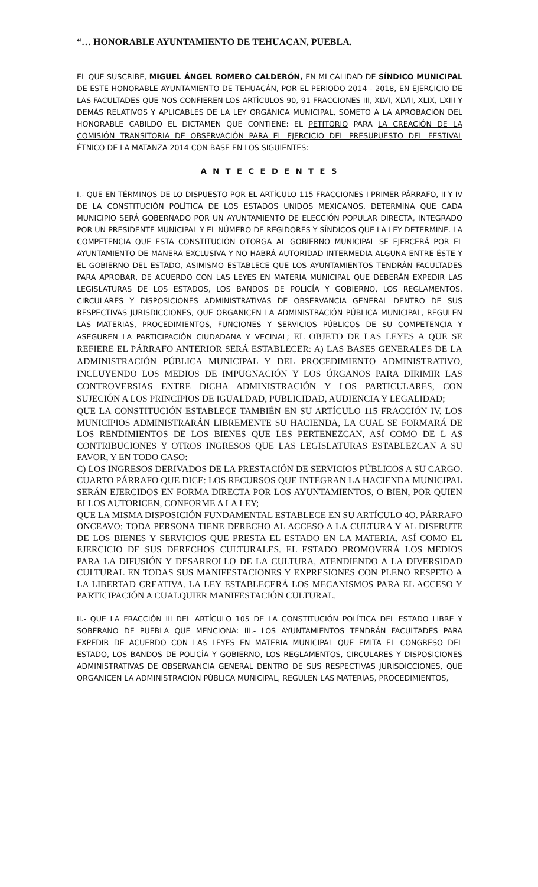“… HONORABLE AYUNTAMIENTO DE TEHUACAN, PUEBLA.
EL QUE SUSCRIBE, MIGUEL ÁNGEL ROMERO CALDERÓN, EN MI CALIDAD DE SÍNDICO MUNICIPAL DE ESTE HONORABLE AYUNTAMIENTO DE TEHUACÁN, POR EL PERIODO 2014 - 2018, EN EJERCICIO DE LAS FACULTADES QUE NOS CONFIEREN LOS ARTÍCULOS 90, 91 FRACCIONES III, XLVI, XLVII, XLIX, LXIII Y DEMÁS RELATIVOS Y APLICABLES DE LA LEY ORGÁNICA MUNICIPAL, SOMETO A LA APROBACIÓN DEL HONORABLE CABILDO EL DICTAMEN QUE CONTIENE: EL PETITORIO PARA LA CREACIÓN DE LA COMISIÓN TRANSITORIA DE OBSERVACIÓN PARA EL EJERCICIO DEL PRESUPUESTO DEL FESTIVAL ÉTNICO DE LA MATANZA 2014 CON BASE EN LOS SIGUIENTES:
A N T E C E D E N T E S
I.- QUE EN TÉRMINOS DE LO DISPUESTO POR EL ARTÍCULO 115 FRACCIONES I PRIMER PÁRRAFO, II Y IV DE LA CONSTITUCIÓN POLÍTICA DE LOS ESTADOS UNIDOS MEXICANOS, DETERMINA QUE CADA MUNICIPIO SERÁ GOBERNADO POR UN AYUNTAMIENTO DE ELECCIÓN POPULAR DIRECTA, INTEGRADO POR UN PRESIDENTE MUNICIPAL Y EL NÚMERO DE REGIDORES Y SÍNDICOS QUE LA LEY DETERMINE. LA COMPETENCIA QUE ESTA CONSTITUCIÓN OTORGA AL GOBIERNO MUNICIPAL SE EJERCERÁ POR EL AYUNTAMIENTO DE MANERA EXCLUSIVA Y NO HABRÁ AUTORIDAD INTERMEDIA ALGUNA ENTRE ÉSTE Y EL GOBIERNO DEL ESTADO, ASIMISMO ESTABLECE QUE LOS AYUNTAMIENTOS TENDRÁN FACULTADES PARA APROBAR, DE ACUERDO CON LAS LEYES EN MATERIA MUNICIPAL QUE DEBERÁN EXPEDIR LAS LEGISLATURAS DE LOS ESTADOS, LOS BANDOS DE POLICÍA Y GOBIERNO, LOS REGLAMENTOS, CIRCULARES Y DISPOSICIONES ADMINISTRATIVAS DE OBSERVANCIA GENERAL DENTRO DE SUS RESPECTIVAS JURISDICCIONES, QUE ORGANICEN LA ADMINISTRACIÓN PÚBLICA MUNICIPAL, REGULEN LAS MATERIAS, PROCEDIMIENTOS, FUNCIONES Y SERVICIOS PÚBLICOS DE SU COMPETENCIA Y ASEGUREN LA PARTICIPACIÓN CIUDADANA Y VECINAL; EL OBJETO DE LAS LEYES A QUE SE REFIERE EL PÁRRAFO ANTERIOR SERÁ ESTABLECER: A) LAS BASES GENERALES DE LA ADMINISTRACIÓN PÚBLICA MUNICIPAL Y DEL PROCEDIMIENTO ADMINISTRATIVO, INCLUYENDO LOS MEDIOS DE IMPUGNACIÓN Y LOS ÓRGANOS PARA DIRIMIR LAS CONTROVERSIAS ENTRE DICHA ADMINISTRACIÓN Y LOS PARTICULARES, CON SUJECIÓN A LOS PRINCIPIOS DE IGUALDAD, PUBLICIDAD, AUDIENCIA Y LEGALIDAD;
QUE LA CONSTITUCIÓN ESTABLECE TAMBIÉN EN SU ARTÍCULO 115 FRACCIÓN IV. LOS MUNICIPIOS ADMINISTRARÁN LIBREMENTE SU HACIENDA, LA CUAL SE FORMARÁ DE LOS RENDIMIENTOS DE LOS BIENES QUE LES PERTENEZCAN, ASÍ COMO DE L AS CONTRIBUCIONES Y OTROS INGRESOS QUE LAS LEGISLATURAS ESTABLEZCAN A SU FAVOR, Y EN TODO CASO:
C) LOS INGRESOS DERIVADOS DE LA PRESTACIÓN DE SERVICIOS PÚBLICOS A SU CARGO. CUARTO PÁRRAFO QUE DICE: LOS RECURSOS QUE INTEGRAN LA HACIENDA MUNICIPAL SERÁN EJERCIDOS EN FORMA DIRECTA POR LOS AYUNTAMIENTOS, O BIEN, POR QUIEN ELLOS AUTORICEN, CONFORME A LA LEY;
QUE LA MISMA DISPOSICIÓN FUNDAMENTAL ESTABLECE EN SU ARTÍCULO 4O. PÁRRAFO ONCEAVO: TODA PERSONA TIENE DERECHO AL ACCESO A LA CULTURA Y AL DISFRUTE DE LOS BIENES Y SERVICIOS QUE PRESTA EL ESTADO EN LA MATERIA, ASÍ COMO EL EJERCICIO DE SUS DERECHOS CULTURALES. EL ESTADO PROMOVERÁ LOS MEDIOS PARA LA DIFUSIÓN Y DESARROLLO DE LA CULTURA, ATENDIENDO A LA DIVERSIDAD CULTURAL EN TODAS SUS MANIFESTACIONES Y EXPRESIONES CON PLENO RESPETO A LA LIBERTAD CREATIVA. LA LEY ESTABLECERÁ LOS MECANISMOS PARA EL ACCESO Y PARTICIPACIÓN A CUALQUIER MANIFESTACIÓN CULTURAL.
II.- QUE LA FRACCIÓN III DEL ARTÍCULO 105 DE LA CONSTITUCIÓN POLÍTICA DEL ESTADO LIBRE Y SOBERANO DE PUEBLA QUE MENCIONA: III.- LOS AYUNTAMIENTOS TENDRÁN FACULTADES PARA EXPEDIR DE ACUERDO CON LAS LEYES EN MATERIA MUNICIPAL QUE EMITA EL CONGRESO DEL ESTADO, LOS BANDOS DE POLICÍA Y GOBIERNO, LOS REGLAMENTOS, CIRCULARES Y DISPOSICIONES ADMINISTRATIVAS DE OBSERVANCIA GENERAL DENTRO DE SUS RESPECTIVAS JURISDICCIONES, QUE ORGANICEN LA ADMINISTRACIÓN PÚBLICA MUNICIPAL, REGULEN LAS MATERIAS, PROCEDIMIENTOS,